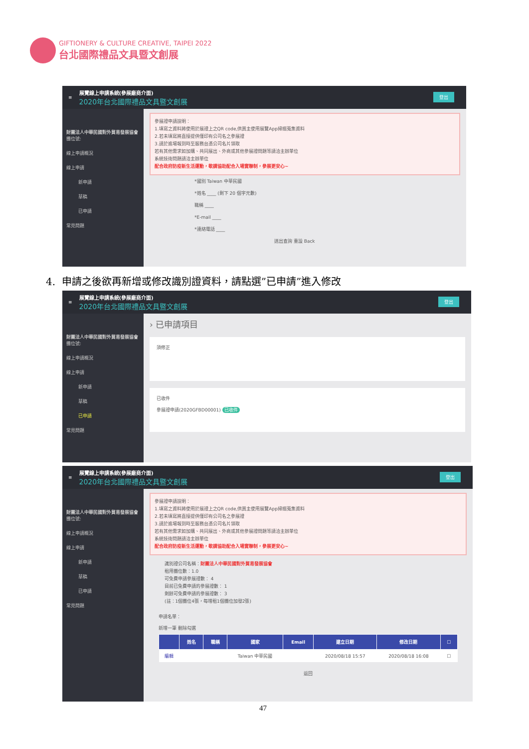GIFTIONERY & CULTURE CREATIVE, TAIPEI 2022
台北國際禮品文具暨文創展
≡
展覽線上申請系統(參展廠商介面)
2020年台北國際禮品文具暨文創展
登出
財團法人中華民國對外貿易發展協會
攤位號:
線上申請概況
線上申請
新申請
草稿
已申請
常見問題
參展證申請說明：
1.填寫之資料將使用於展證上之QR code,供買主使用展覽App掃描蒐集資料
2.若未填寫將直接提供僅印有公司名之參展證
3.請於進場報到時至服務台憑公司名片領取
若有其他需求如加購、共同展出、外商或其他參展證問題等請洽主辦單位
系統技術問題請洽主辦單位
配合政府防疫新生活運動，敬請協助配合入場實聯制，參展更安心~
*國別 Taiwan 中華民國
*姓名 ____ (剩下 20 個字元數)
職稱 ____
*E-mail ____
*連絡電話 ____
送出查詢 重設 Back
4. 申請之後欲再新增或修改識別證資料，請點選”已申請”進入修改
≡
展覽線上申請系統(參展廠商介面)
2020年台北國際禮品文具暨文創展
登出
財團法人中華民國對外貿易發展協會
攤位號:
線上申請概況
線上申請
新申請
草稿
已申請
常見問題
› 已申請項目
須修正
已收件
參展證申請(2020GFBD00001) 已收件
≡
展覽線上申請系統(參展廠商介面)
2020年台北國際禮品文具暨文創展
登出
財團法人中華民國對外貿易發展協會
攤位號:
線上申請概況
線上申請
新申請
草稿
已申請
常見問題
參展證申請說明：
1.填寫之資料將使用於展證上之QR code,供買主使用展覽App掃描蒐集資料
2.若未填寫將直接提供僅印有公司名之參展證
3.請於進場報到時至服務台憑公司名片領取
若有其他需求如加購、共同展出、外商或其他參展證問題等請洽主辦單位
系統技術問題請洽主辦單位
配合政府防疫新生活運動，敬請協助配合入場實聯制，參展更安心~
識別證公司名稱：財團法人中華民國對外貿易發展協會
租用攤位數：1.0
可免費申請參展證數： 4
目前已免費申請的參展證數： 1
剩餘可免費申請的參展證數： 3
(註：1個攤位4張，每增租1個攤位加發2張)
申請名單：
新增一筆 刪除勾選
| | 姓名 | 職稱 | 國家 | Email | 建立日期 | 修改日期 | ☐ |
| --- | --- | --- | --- | --- | --- | --- | --- |
| 編輯 | | | Taiwan 中華民國 | | 2020/08/18 15:57 | 2020/08/18 16:08 | ☐ |
返回
47